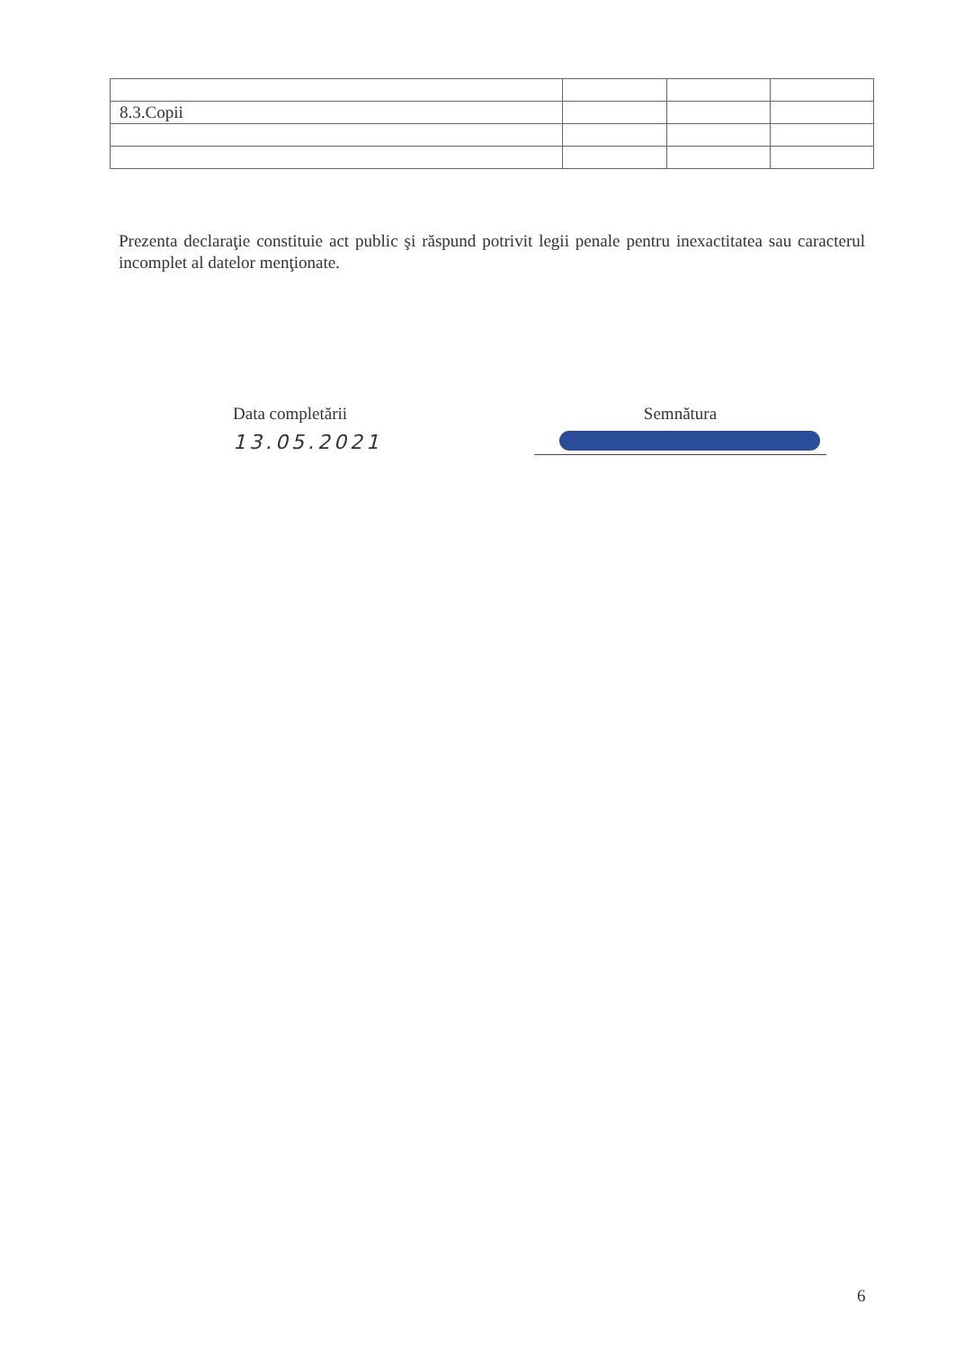| 8.3.Copii | | | |
Prezenta declaraţie constituie act public şi răspund potrivit legii penale pentru inexactitatea sau caracterul incomplet al datelor menţionate.
Data completării
13.05.2021
Semnătura
6